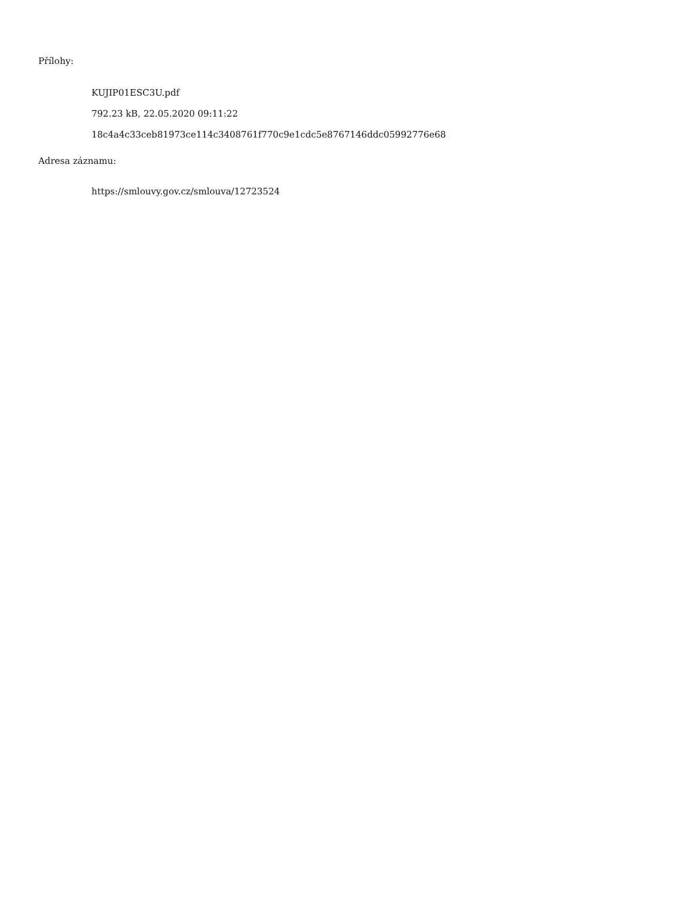Přílohy:
KUJIP01ESC3U.pdf
792.23 kB, 22.05.2020 09:11:22
18c4a4c33ceb81973ce114c3408761f770c9e1cdc5e8767146ddc05992776e68
Adresa záznamu:
https://smlouvy.gov.cz/smlouva/12723524